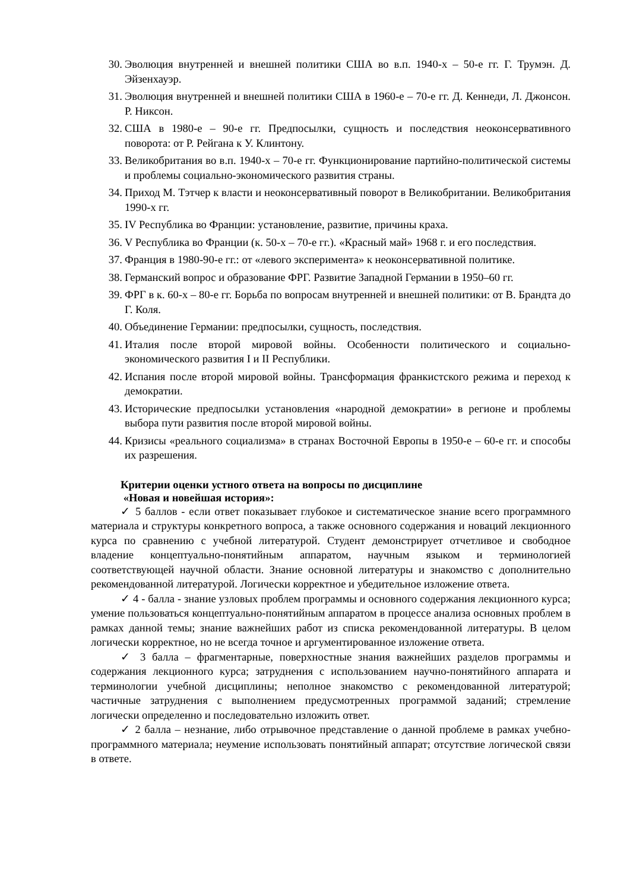30. Эволюция внутренней и внешней политики США во в.п. 1940-х – 50-е гг. Г. Трумэн. Д. Эйзенхауэр.
31. Эволюция внутренней и внешней политики США в 1960-е – 70-е гг. Д. Кеннеди, Л. Джонсон. Р. Никсон.
32. США в 1980-е – 90-е гг. Предпосылки, сущность и последствия неоконсервативного поворота: от Р. Рейгана к У. Клинтону.
33. Великобритания во в.п. 1940-х – 70-е гг. Функционирование партийно-политической системы и проблемы социально-экономического развития страны.
34. Приход М. Тэтчер к власти и неоконсервативный поворот в Великобритании. Великобритания 1990-х гг.
35. IV Республика во Франции: установление, развитие, причины краха.
36. V Республика во Франции (к. 50-х – 70-е гг.). «Красный май» 1968 г. и его последствия.
37. Франция в 1980-90-е гг.: от «левого эксперимента» к неоконсервативной политике.
38. Германский вопрос и образование ФРГ. Развитие Западной Германии в 1950–60 гг.
39. ФРГ в к. 60-х – 80-е гг. Борьба по вопросам внутренней и внешней политики: от В. Брандта до Г. Коля.
40. Объединение Германии: предпосылки, сущность, последствия.
41. Италия после второй мировой войны. Особенности политического и социально-экономического развития I и II Республики.
42. Испания после второй мировой войны. Трансформация франкистского режима и переход к демократии.
43. Исторические предпосылки установления «народной демократии» в регионе и проблемы выбора пути развития после второй мировой войны.
44. Кризисы «реального социализма» в странах Восточной Европы в 1950-е – 60-е гг. и способы их разрешения.
Критерии оценки устного ответа на вопросы по дисциплине
«Новая и новейшая история»:
✓ 5 баллов - если ответ показывает глубокое и систематическое знание всего программного материала и структуры конкретного вопроса, а также основного содержания и новаций лекционного курса по сравнению с учебной литературой. Студент демонстрирует отчетливое и свободное владение концептуально-понятийным аппаратом, научным языком и терминологией соответствующей научной области. Знание основной литературы и знакомство с дополнительно рекомендованной литературой. Логически корректное и убедительное изложение ответа.
✓ 4 - балла - знание узловых проблем программы и основного содержания лекционного курса; умение пользоваться концептуально-понятийным аппаратом в процессе анализа основных проблем в рамках данной темы; знание важнейших работ из списка рекомендованной литературы. В целом логически корректное, но не всегда точное и аргументированное изложение ответа.
✓ 3 балла – фрагментарные, поверхностные знания важнейших разделов программы и содержания лекционного курса; затруднения с использованием научно-понятийного аппарата и терминологии учебной дисциплины; неполное знакомство с рекомендованной литературой; частичные затруднения с выполнением предусмотренных программой заданий; стремление логически определенно и последовательно изложить ответ.
✓ 2 балла – незнание, либо отрывочное представление о данной проблеме в рамках учебно-программного материала; неумение использовать понятийный аппарат; отсутствие логической связи в ответе.